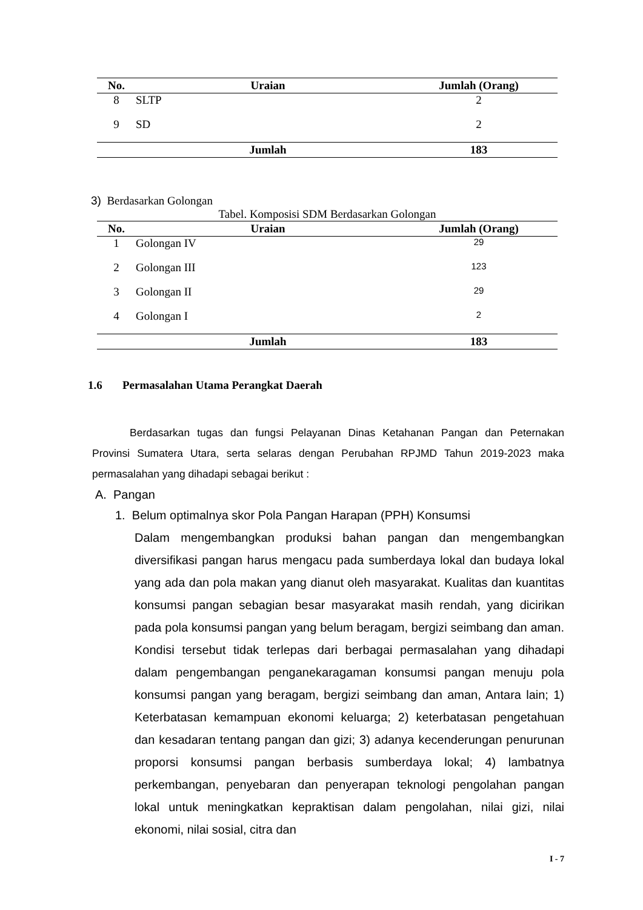| No. | Uraian | Jumlah (Orang) |
| --- | --- | --- |
| 8 | SLTP | 2 |
| 9 | SD | 2 |
| | Jumlah | 183 |
3) Berdasarkan Golongan
Tabel. Komposisi SDM Berdasarkan Golongan
| No. | Uraian | Jumlah (Orang) |
| --- | --- | --- |
| 1 | Golongan IV | 29 |
| 2 | Golongan III | 123 |
| 3 | Golongan II | 29 |
| 4 | Golongan I | 2 |
| | Jumlah | 183 |
1.6 Permasalahan Utama Perangkat Daerah
Berdasarkan tugas dan fungsi Pelayanan Dinas Ketahanan Pangan dan Peternakan Provinsi Sumatera Utara, serta selaras dengan Perubahan RPJMD Tahun 2019-2023 maka permasalahan yang dihadapi sebagai berikut :
A. Pangan
1. Belum optimalnya skor Pola Pangan Harapan (PPH) Konsumsi
Dalam mengembangkan produksi bahan pangan dan mengembangkan diversifikasi pangan harus mengacu pada sumberdaya lokal dan budaya lokal yang ada dan pola makan yang dianut oleh masyarakat. Kualitas dan kuantitas konsumsi pangan sebagian besar masyarakat masih rendah, yang dicirikan pada pola konsumsi pangan yang belum beragam, bergizi seimbang dan aman. Kondisi tersebut tidak terlepas dari berbagai permasalahan yang dihadapi dalam pengembangan penganekaragaman konsumsi pangan menuju pola konsumsi pangan yang beragam, bergizi seimbang dan aman, Antara lain; 1) Keterbatasan kemampuan ekonomi keluarga; 2) keterbatasan pengetahuan dan kesadaran tentang pangan dan gizi; 3) adanya kecenderungan penurunan proporsi konsumsi pangan berbasis sumberdaya lokal; 4) lambatnya perkembangan, penyebaran dan penyerapan teknologi pengolahan pangan lokal untuk meningkatkan kepraktisan dalam pengolahan, nilai gizi, nilai ekonomi, nilai sosial, citra dan
I - 7